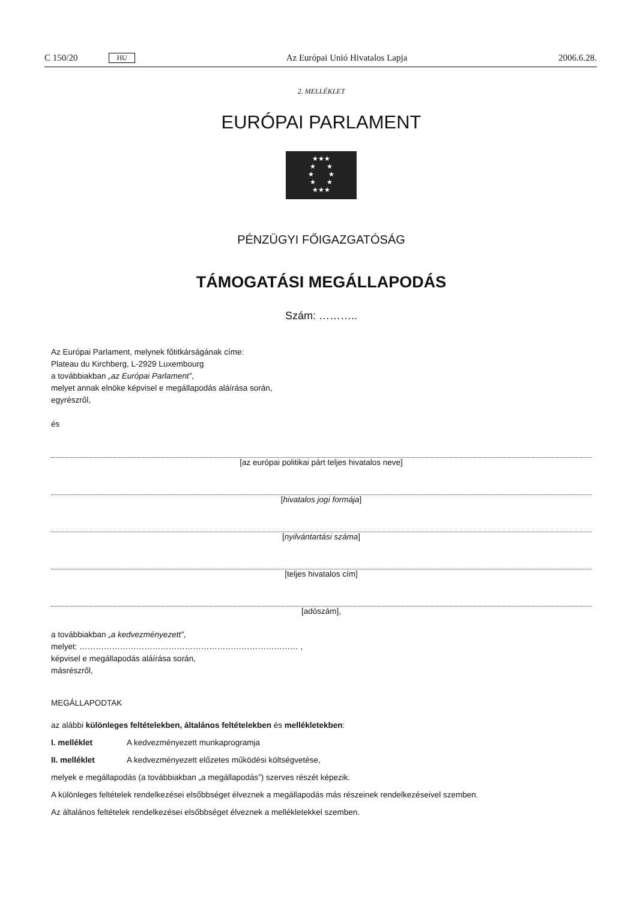C 150/20 HU Az Európai Unió Hivatalos Lapja 2006.6.28.
2. MELLÉKLET
EURÓPAI PARLAMENT
★★★
★ ★
★ ★
★ ★
★★★
PÉNZÜGYI FŐIGAZGATÓSÁG
TÁMOGATÁSI MEGÁLLAPODÁS
Szám: ………..
Az Európai Parlament, melynek főtitkárságának címe:
Plateau du Kirchberg, L-2929 Luxembourg
a továbbiakban „az Európai Parlament”,
melyet annak elnöke képvisel e megállapodás aláírása során,
egyrészről,
és
[az európai politikai párt teljes hivatalos neve]
[hivatalos jogi formája]
[nyilvántartási száma]
[teljes hivatalos cím]
[adószám],
a továbbiakban „a kedvezményezett”,
melyet: ……………………………………………………………………… ,
képvisel e megállapodás aláírása során,
másrészről,
MEGÁLLAPODTAK
az alábbi különleges feltételekben, általános feltételekben és mellékletekben:
I. melléklet A kedvezményezett munkaprogramja
II. melléklet A kedvezményezett előzetes működési költségvetése,
melyek e megállapodás (a továbbiakban „a megállapodás”) szerves részét képezik.
A különleges feltételek rendelkezései elsőbbséget élveznek a megállapodás más részeinek rendelkezéseivel szemben.
Az általános feltételek rendelkezései elsőbbséget élveznek a mellékletekkel szemben.